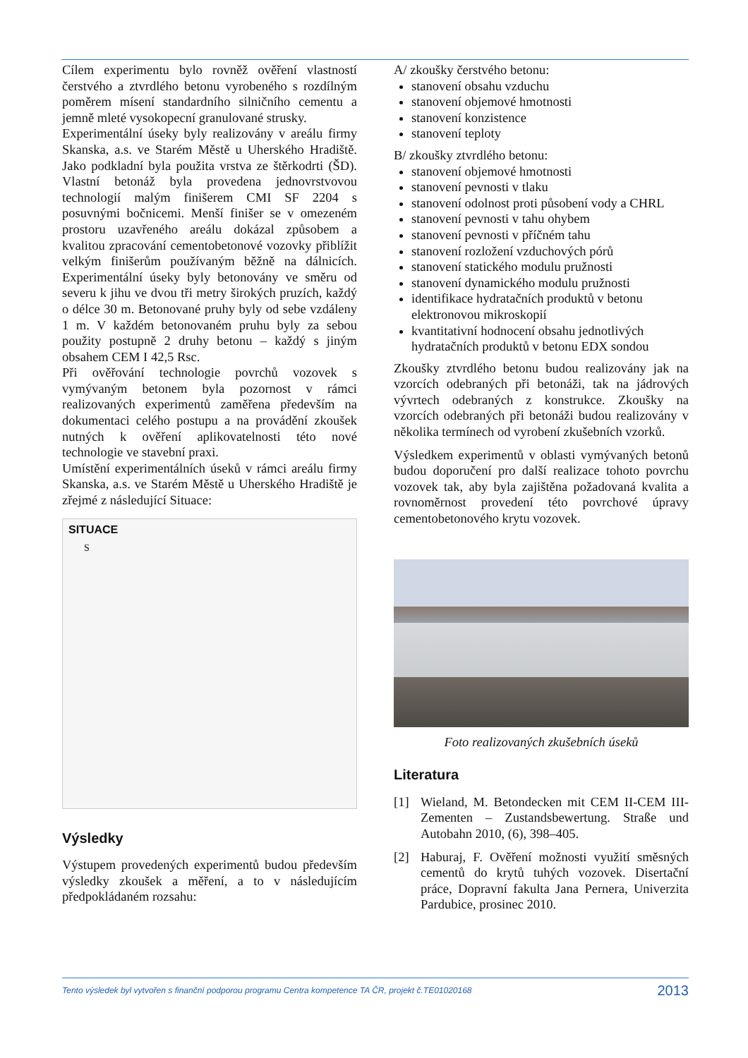Cílem experimentu bylo rovněž ověření vlastností čerstvého a ztvrdlého betonu vyrobeného s rozdílným poměrem mísení standardního silničního cementu a jemně mleté vysokopecní granulované strusky.
Experimentální úseky byly realizovány v areálu firmy Skanska, a.s. ve Starém Městě u Uherského Hradiště. Jako podkladní byla použita vrstva ze štěrkodrti (ŠD). Vlastní betonáž byla provedena jednovrstvovou technologií malým finišerem CMI SF 2204 s posuvnými bočnicemi. Menší finišer se v omezeném prostoru uzavřeného areálu dokázal způsobem a kvalitou zpracování cementobetonové vozovky přiblížit velkým finišerům používaným běžně na dálnicích. Experimentální úseky byly betonovány ve směru od severu k jihu ve dvou tři metry širokých pruzích, každý o délce 30 m. Betonované pruhy byly od sebe vzdáleny 1 m. V každém betonovaném pruhu byly za sebou použity postupně 2 druhy betonu – každý s jiným obsahem CEM I 42,5 Rsc.
Při ověřování technologie povrchů vozovek s vymývaným betonem byla pozornost v rámci realizovaných experimentů zaměřena především na dokumentaci celého postupu a na provádění zkoušek nutných k ověření aplikovatelnosti této nové technologie ve stavební praxi.
Umístění experimentálních úseků v rámci areálu firmy Skanska, a.s. ve Starém Městě u Uherského Hradiště je zřejmé z následující Situace:
SITUACE
S
Výsledky
Výstupem provedených experimentů budou především výsledky zkoušek a měření, a to v následujícím předpokládaném rozsahu:
A/ zkoušky čerstvého betonu:
stanovení obsahu vzduchu
stanovení objemové hmotnosti
stanovení konzistence
stanovení teploty
B/ zkoušky ztvrdlého betonu:
stanovení objemové hmotnosti
stanovení pevnosti v tlaku
stanovení odolnost proti působení vody a CHRL
stanovení pevnosti v tahu ohybem
stanovení pevnosti v příčném tahu
stanovení rozložení vzduchových pórů
stanovení statického modulu pružnosti
stanovení dynamického modulu pružnosti
identifikace hydratačních produktů v betonu elektronovou mikroskopií
kvantitativní hodnocení obsahu jednotlivých hydratačních produktů v betonu EDX sondou
Zkoušky ztvrdlého betonu budou realizovány jak na vzorcích odebraných při betonáži, tak na jádrových vývrtech odebraných z konstrukce. Zkoušky na vzorcích odebraných při betonáži budou realizovány v několika termínech od vyrobení zkušebních vzorků.
Výsledkem experimentů v oblasti vymývaných betonů budou doporučení pro další realizace tohoto povrchu vozovek tak, aby byla zajištěna požadovaná kvalita a rovnoměrnost provedení této povrchové úpravy cementobetonového krytu vozovek.
Foto realizovaných zkušebních úseků
Literatura
[1] Wieland, M. Betondecken mit CEM II-CEM III-Zementen – Zustandsbewertung. Straße und Autobahn 2010, (6), 398–405.
[2] Haburaj, F. Ověření možnosti využití směsných cementů do krytů tuhých vozovek. Disertační práce, Dopravní fakulta Jana Pernera, Univerzita Pardubice, prosinec 2010.
Tento výsledek byl vytvořen s finanční podporou programu Centra kompetence TA ČR, projekt č.TE01020168 2013